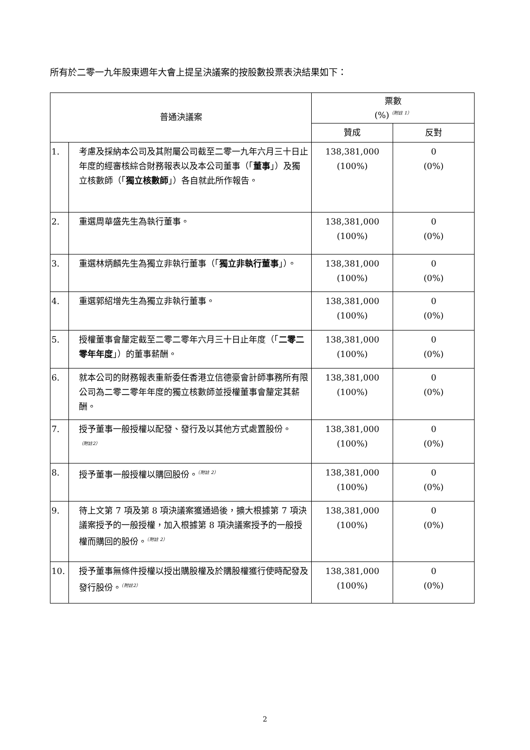所有於二零一九年股東週年大會上提呈決議案的按股數投票表決結果如下：
| 普通決議案 | | 票數 (%)<sup>（附註 1）</sup> | |
| --- | --- | --- | --- |
| | | 贊成 | 反對 |
| 1. | 考慮及採納本公司及其附屬公司截至二零一九年六月三十日止年度的經審核綜合財務報表以及本公司董事（「 董事 」）及獨立核數師（「 獨立核數師 」）各自就此所作報告。 | 138,381,000 (100%) | 0 (0%) |
| 2. | 重選周華盛先生為執行董事。 | 138,381,000 (100%) | 0 (0%) |
| 3. | 重選林炳麟先生為獨立非執行董事（「 獨立非執行董事 」）。 | 138,381,000 (100%) | 0 (0%) |
| 4. | 重選郭紹增先生為獨立非執行董事。 | 138,381,000 (100%) | 0 (0%) |
| 5. | 授權董事會釐定截至二零二零年六月三十日止年度（「 二零二零年年度 」）的董事薪酬。 | 138,381,000 (100%) | 0 (0%) |
| 6. | 就本公司的財務報表重新委任香港立信德豪會計師事務所有限公司為二零二零年年度的獨立核數師並授權董事會釐定其薪酬。 | 138,381,000 (100%) | 0 (0%) |
| 7. | 授予董事一般授權以配發、發行及以其他方式處置股份。<sup>（附註2）</sup> | 138,381,000 (100%) | 0 (0%) |
| 8. | 授予董事一般授權以購回股份。<sup>（附註 2）</sup> | 138,381,000 (100%) | 0 (0%) |
| 9. | 待上文第 7 項及第 8 項決議案獲通過後，擴大根據第 7 項決議案授予的一般授權，加入根據第 8 項決議案授予的一般授權而購回的股份。<sup>（附註 2）</sup> | 138,381,000 (100%) | 0 (0%) |
| 10. | 授予董事無條件授權以授出購股權及於購股權獲行使時配發及發行股份。<sup>（附註2）</sup> | 138,381,000 (100%) | 0 (0%) |
2